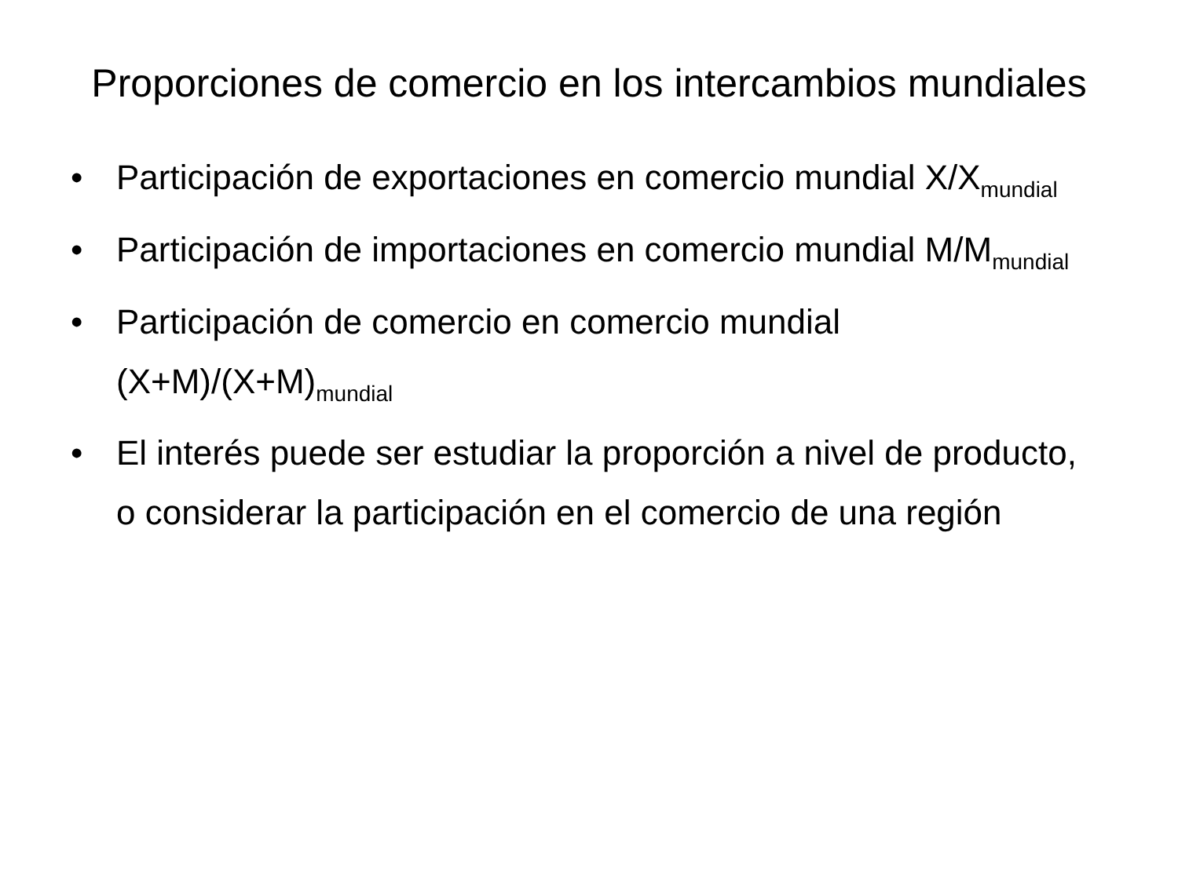Proporciones de comercio en los intercambios mundiales
• Participación de exportaciones en comercio mundial X/X<sub>mundial</sub>
• Participación de importaciones en comercio mundial M/M<sub>mundial</sub>
• Participación de comercio en comercio mundial (X+M)/(X+M)<sub>mundial</sub>
• El interés puede ser estudiar la proporción a nivel de producto, o considerar la participación en el comercio de una región